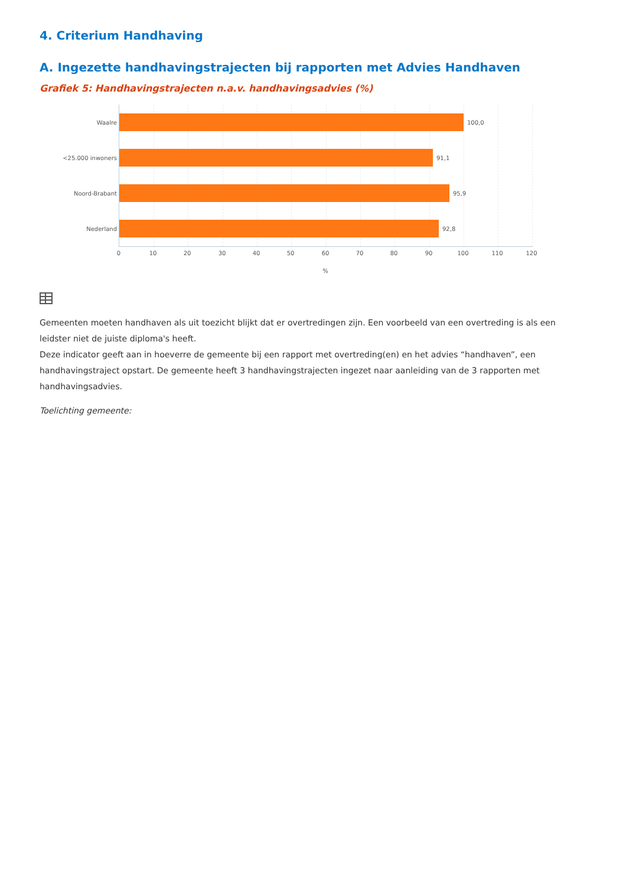4. Criterium Handhaving
A. Ingezette handhavingstrajecten bij rapporten met Advies Handhaven
Grafiek 5: Handhavingstrajecten n.a.v. handhavingsadvies (%)
Waalre
100,0
<25.000 inwoners
91,1
Noord-Brabant
95,9
Nederland
92,8
0 10 20 30 40 50 60 70 80 90 100 110 120
%
Gemeenten moeten handhaven als uit toezicht blijkt dat er overtredingen zijn. Een voorbeeld van een overtreding is als een leidster niet de juiste diploma's heeft.
Deze indicator geeft aan in hoeverre de gemeente bij een rapport met overtreding(en) en het advies “handhaven”, een handhavingstraject opstart. De gemeente heeft 3 handhavingstrajecten ingezet naar aanleiding van de 3 rapporten met handhavingsadvies.
Toelichting gemeente: